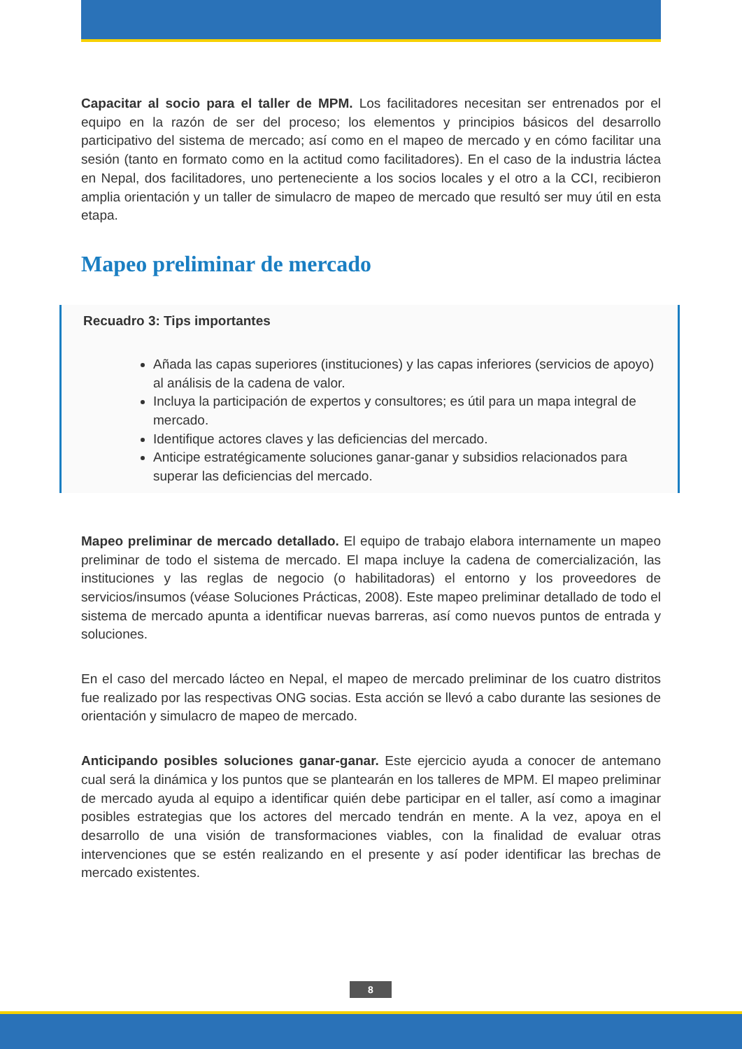Capacitar al socio para el taller de MPM. Los facilitadores necesitan ser entrenados por el equipo en la razón de ser del proceso; los elementos y principios básicos del desarrollo participativo del sistema de mercado; así como en el mapeo de mercado y en cómo facilitar una sesión (tanto en formato como en la actitud como facilitadores). En el caso de la industria láctea en Nepal, dos facilitadores, uno perteneciente a los socios locales y el otro a la CCI, recibieron amplia orientación y un taller de simulacro de mapeo de mercado que resultó ser muy útil en esta etapa.
Mapeo preliminar de mercado
Recuadro 3: Tips importantes
Añada las capas superiores (instituciones) y las capas inferiores (servicios de apoyo) al análisis de la cadena de valor.
Incluya la participación de expertos y consultores; es útil para un mapa integral de mercado.
Identifique actores claves y las deficiencias del mercado.
Anticipe estratégicamente soluciones ganar-ganar y subsidios relacionados para superar las deficiencias del mercado.
Mapeo preliminar de mercado detallado. El equipo de trabajo elabora internamente un mapeo preliminar de todo el sistema de mercado. El mapa incluye la cadena de comercialización, las instituciones y las reglas de negocio (o habilitadoras) el entorno y los proveedores de servicios/insumos (véase Soluciones Prácticas, 2008). Este mapeo preliminar detallado de todo el sistema de mercado apunta a identificar nuevas barreras, así como nuevos puntos de entrada y soluciones.
En el caso del mercado lácteo en Nepal, el mapeo de mercado preliminar de los cuatro distritos fue realizado por las respectivas ONG socias. Esta acción se llevó a cabo durante las sesiones de orientación y simulacro de mapeo de mercado.
Anticipando posibles soluciones ganar-ganar. Este ejercicio ayuda a conocer de antemano cual será la dinámica y los puntos que se plantearán en los talleres de MPM. El mapeo preliminar de mercado ayuda al equipo a identificar quién debe participar en el taller, así como a imaginar posibles estrategias que los actores del mercado tendrán en mente. A la vez, apoya en el desarrollo de una visión de transformaciones viables, con la finalidad de evaluar otras intervenciones que se estén realizando en el presente y así poder identificar las brechas de mercado existentes.
8